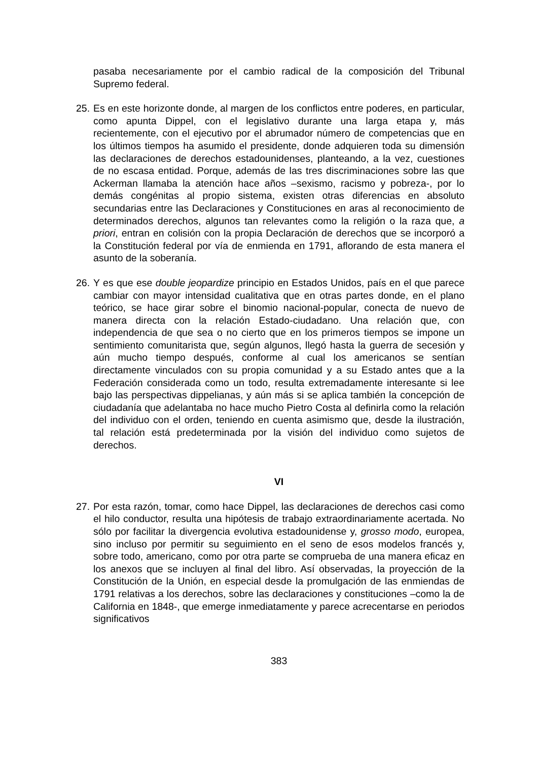pasaba necesariamente por el cambio radical de la composición del Tribunal Supremo federal.
25.
Es en este horizonte donde, al margen de los conflictos entre poderes, en particular, como apunta Dippel, con el legislativo durante una larga etapa y, más recientemente, con el ejecutivo por el abrumador número de competencias que en los últimos tiempos ha asumido el presidente, donde adquieren toda su dimensión las declaraciones de derechos estadounidenses, planteando, a la vez, cuestiones de no escasa entidad. Porque, además de las tres discriminaciones sobre las que Ackerman llamaba la atención hace años –sexismo, racismo y pobreza-, por lo demás congénitas al propio sistema, existen otras diferencias en absoluto secundarias entre las Declaraciones y Constituciones en aras al reconocimiento de determinados derechos, algunos tan relevantes como la religión o la raza que, a priori, entran en colisión con la propia Declaración de derechos que se incorporó a la Constitución federal por vía de enmienda en 1791, aflorando de esta manera el asunto de la soberanía.
26.
Y es que ese double jeopardize principio en Estados Unidos, país en el que parece cambiar con mayor intensidad cualitativa que en otras partes donde, en el plano teórico, se hace girar sobre el binomio nacional-popular, conecta de nuevo de manera directa con la relación Estado-ciudadano. Una relación que, con independencia de que sea o no cierto que en los primeros tiempos se impone un sentimiento comunitarista que, según algunos, llegó hasta la guerra de secesión y aún mucho tiempo después, conforme al cual los americanos se sentían directamente vinculados con su propia comunidad y a su Estado antes que a la Federación considerada como un todo, resulta extremadamente interesante si lee bajo las perspectivas dippelianas, y aún más si se aplica también la concepción de ciudadanía que adelantaba no hace mucho Pietro Costa al definirla como la relación del individuo con el orden, teniendo en cuenta asimismo que, desde la ilustración, tal relación está predeterminada por la visión del individuo como sujetos de derechos.
VI
27.
Por esta razón, tomar, como hace Dippel, las declaraciones de derechos casi como el hilo conductor, resulta una hipótesis de trabajo extraordinariamente acertada. No sólo por facilitar la divergencia evolutiva estadounidense y, grosso modo, europea, sino incluso por permitir su seguimiento en el seno de esos modelos francés y, sobre todo, americano, como por otra parte se comprueba de una manera eficaz en los anexos que se incluyen al final del libro. Así observadas, la proyección de la Constitución de la Unión, en especial desde la promulgación de las enmiendas de 1791 relativas a los derechos, sobre las declaraciones y constituciones –como la de California en 1848-, que emerge inmediatamente y parece acrecentarse en periodos significativos
383